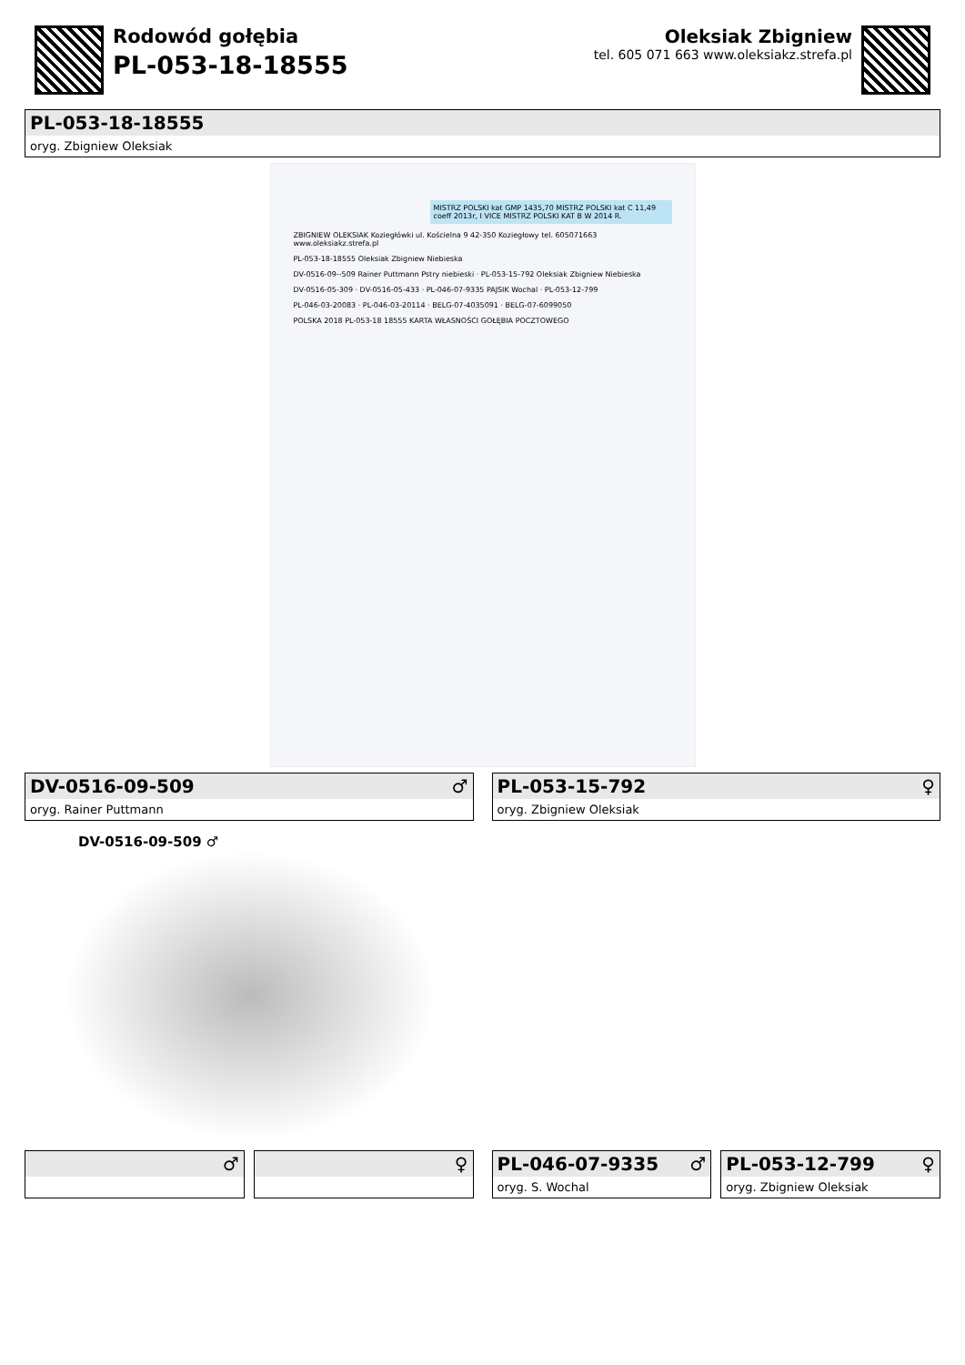Rodowód gołębia
PL-053-18-18555
Oleksiak Zbigniew
tel. 605 071 663 www.oleksiakz.strefa.pl
PL-053-18-18555
oryg. Zbigniew Oleksiak
MISTRZ POLSKI kat GMP 1435,70 MISTRZ POLSKI kat C 11,49 coeff 2013r, I VICE MISTRZ POLSKI KAT B W 2014 R.
ZBIGNIEW OLEKSIAK Koziegłówki ul. Kościelna 9 42-350 Koziegłowy tel. 605071663 www.oleksiakz.strefa.pl
PL-053-18-18555 Oleksiak Zbigniew Niebieska
DV-0516-09--509 Rainer Puttmann Pstry niebieski · PL-053-15-792 Oleksiak Zbigniew Niebieska
DV-0516-05-309 · DV-0516-05-433 · PL-046-07-9335 PAJSIK Wochal · PL-053-12-799
PL-046-03-20083 · PL-046-03-20114 · BELG-07-4035091 · BELG-07-6099050
POLSKA 2018 PL-053-18 18555 KARTA WŁASNOŚCI GOŁĘBIA POCZTOWEGO
DV-0516-09-509 ♂
oryg. Rainer Puttmann
PL-053-15-792 ♀
oryg. Zbigniew Oleksiak
DV-0516-09-509 ♂
♂ ♀ PL-046-07-9335 ♂
oryg. S. Wochal
PL-053-12-799 ♀
oryg. Zbigniew Oleksiak